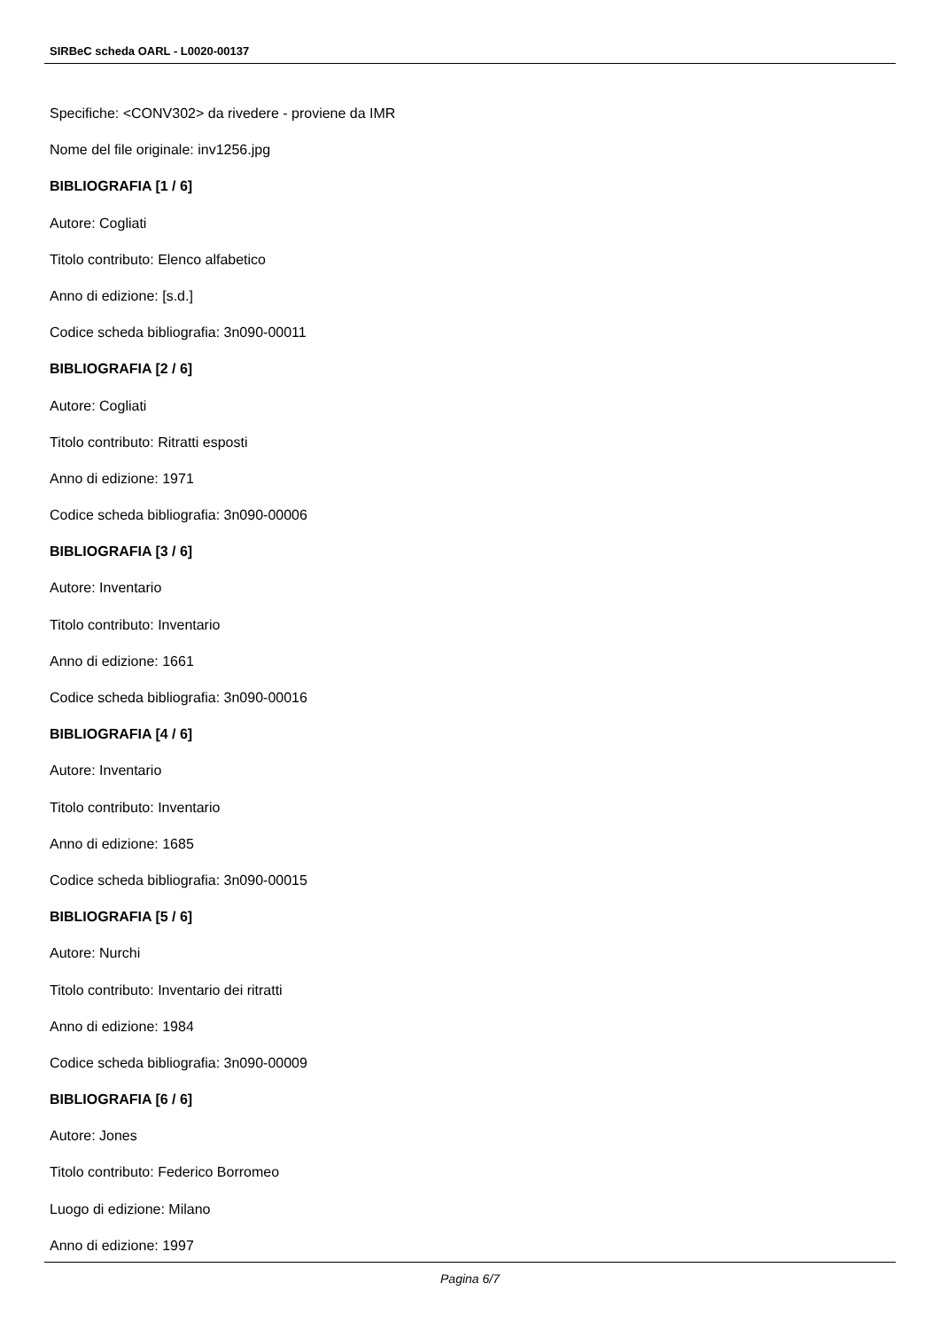SIRBeC scheda OARL - L0020-00137
Specifiche: <CONV302> da rivedere - proviene da IMR
Nome del file originale: inv1256.jpg
BIBLIOGRAFIA [1 / 6]
Autore: Cogliati
Titolo contributo: Elenco alfabetico
Anno di edizione: [s.d.]
Codice scheda bibliografia: 3n090-00011
BIBLIOGRAFIA [2 / 6]
Autore: Cogliati
Titolo contributo: Ritratti esposti
Anno di edizione: 1971
Codice scheda bibliografia: 3n090-00006
BIBLIOGRAFIA [3 / 6]
Autore: Inventario
Titolo contributo: Inventario
Anno di edizione: 1661
Codice scheda bibliografia: 3n090-00016
BIBLIOGRAFIA [4 / 6]
Autore: Inventario
Titolo contributo: Inventario
Anno di edizione: 1685
Codice scheda bibliografia: 3n090-00015
BIBLIOGRAFIA [5 / 6]
Autore: Nurchi
Titolo contributo: Inventario dei ritratti
Anno di edizione: 1984
Codice scheda bibliografia: 3n090-00009
BIBLIOGRAFIA [6 / 6]
Autore: Jones
Titolo contributo: Federico Borromeo
Luogo di edizione: Milano
Anno di edizione: 1997
Pagina 6/7